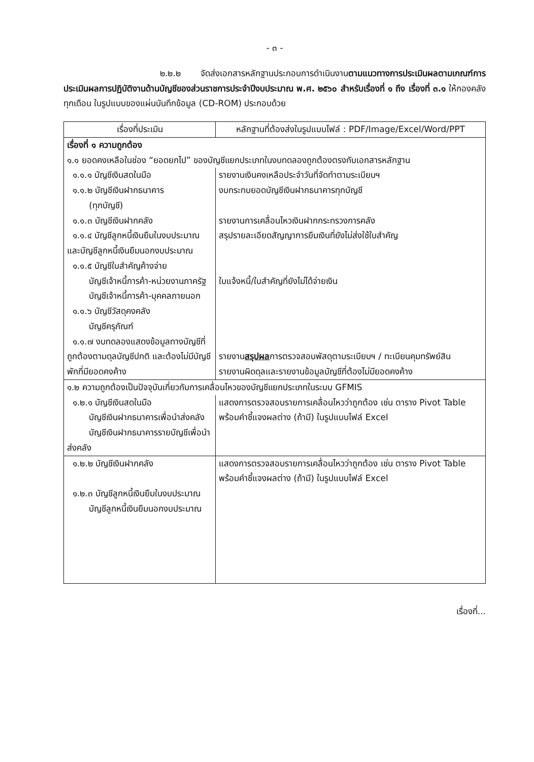- ๓ -
๒.๒.๒ จัดส่งเอกสารหลักฐานประกอบการดำเนินงานตามแนวทางการประเมินผลตามเกณฑ์การประเมินผลการปฏิบัติงานด้านบัญชีของส่วนราชการประจำปีงบประมาณ พ.ศ. ๒๕๖๐ สำหรับเรื่องที่ ๑ ถึง เรื่องที่ ๓.๑ ให้กองคลังทุกเดือน ในรูปแบบของแผ่นบันทึกข้อมูล (CD-ROM) ประกอบด้วย
| เรื่องที่ประเมิน | หลักฐานที่ต้องส่งในรูปแบบไฟล์ : PDF/Image/Excel/Word/PPT |
| --- | --- |
| เรื่องที่ ๑ ความถูกต้อง ๑.๑ ยอดคงเหลือในช่อง “ยอดยกไป” ของบัญชีแยกประเภทในงบทดลองถูกต้องตรงกับเอกสารหลักฐาน | |
| ๑.๑.๑ บัญชีเงินสดในมือ ๑.๑.๒ บัญชีเงินฝากธนาคาร (ทุกบัญชี) ๑.๑.๓ บัญชีเงินฝากคลัง ๑.๑.๔ บัญชีลูกหนี้เงินยืมในงบประมาณ และบัญชีลูกหนี้เงินยืมนอกงบประมาณ ๑.๑.๕ บัญชีใบสำคัญค้างจ่าย บัญชีเจ้าหนี้การค้า-หน่วยงานภาครัฐ บัญชีเจ้าหนี้การค้า-บุคคลภายนอก ๑.๑.๖ บัญชีวัสดุคงคลัง บัญชีครุภัณฑ์ ๑.๑.๗ งบทดลองแสดงข้อมูลทางบัญชีที่ถูกต้องตามดุลบัญชีปกติ และต้องไม่มีบัญชีพักที่มียอดคงค้าง | รายงานเงินคงเหลือประจำวันที่จัดทำตามระเบียบฯ งบกระทบยอดบัญชีเงินฝากธนาคารทุกบัญชี รายงานการเคลื่อนไหวเงินฝากกระทรวงการคลัง สรุปรายละเอียดสัญญาการยืมเงินที่ยังไม่ส่งใช้ใบสำคัญ ใบแจ้งหนี้/ใบสำคัญที่ยังไม่ได้จ่ายเงิน รายงาน สรุปผล การตรวจสอบพัสดุตามระเบียบฯ / ทะเบียนคุมทรัพย์สิน รายงานผิดดุลและรายงานข้อมูลบัญชีที่ต้องไม่มียอดคงค้าง |
| ๑.๒ ความถูกต้องเป็นปัจจุบันเกี่ยวกับการเคลื่อนไหวของบัญชีแยกประเภทในระบบ GFMIS | |
| ๑.๒.๑ บัญชีเงินสดในมือ บัญชีเงินฝากธนาคารเพื่อนำส่งคลัง บัญชีเงินฝากธนาคารรายบัญชีเพื่อนำส่งคลัง | แสดงการตรวจสอบรายการเคลื่อนไหวว่าถูกต้อง เช่น ตาราง Pivot Table พร้อมคำชี้แจงผลต่าง (ถ้ามี) ในรูปแบบไฟล์ Excel |
| ๑.๒.๒ บัญชีเงินฝากคลัง ๑.๒.๓ บัญชีลูกหนี้เงินยืมในงบประมาณ บัญชีลูกหนี้เงินยืมนอกงบประมาณ | แสดงการตรวจสอบรายการเคลื่อนไหวว่าถูกต้อง เช่น ตาราง Pivot Table พร้อมคำชี้แจงผลต่าง (ถ้ามี) ในรูปแบบไฟล์ Excel |
เรื่องที่...